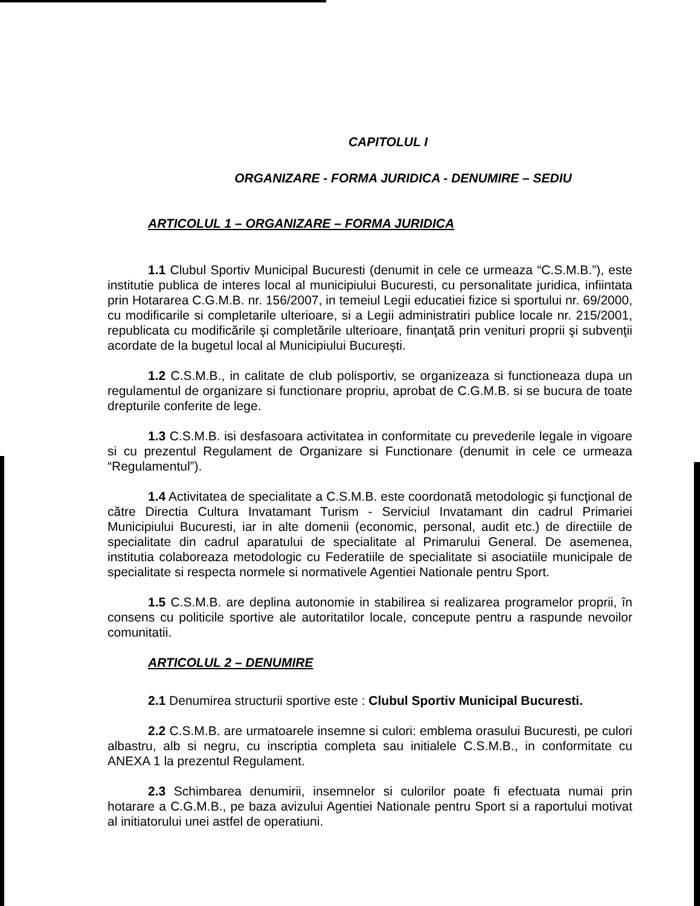CAPITOLUL I
ORGANIZARE - FORMA JURIDICA - DENUMIRE – SEDIU
ARTICOLUL 1 – ORGANIZARE – FORMA JURIDICA
1.1 Clubul Sportiv Municipal Bucuresti (denumit in cele ce urmeaza “C.S.M.B.”), este institutie publica de interes local al municipiului Bucuresti, cu personalitate juridica, infiintata prin Hotararea C.G.M.B. nr. 156/2007, in temeiul Legii educatiei fizice si sportului nr. 69/2000, cu modificarile si completarile ulterioare, si a Legii administratiri publice locale nr. 215/2001, republicata cu modificările şi completările ulterioare, finanţată prin venituri proprii şi subvenţii acordate de la bugetul local al Municipiului Bucureşti.
1.2 C.S.M.B., in calitate de club polisportiv, se organizeaza si functioneaza dupa un regulamentul de organizare si functionare propriu, aprobat de C.G.M.B. si se bucura de toate drepturile conferite de lege.
1.3 C.S.M.B. isi desfasoara activitatea in conformitate cu prevederile legale in vigoare si cu prezentul Regulament de Organizare si Functionare (denumit in cele ce urmeaza “Regulamentul”).
1.4 Activitatea de specialitate a C.S.M.B. este coordonată metodologic şi funcţional de către Directia Cultura Invatamant Turism - Serviciul Invatamant din cadrul Primariei Municipiului Bucuresti, iar in alte domenii (economic, personal, audit etc.) de directiile de specialitate din cadrul aparatului de specialitate al Primarului General. De asemenea, institutia colaboreaza metodologic cu Federatiile de specialitate si asociatiile municipale de specialitate si respecta normele si normativele Agentiei Nationale pentru Sport.
1.5 C.S.M.B. are deplina autonomie in stabilirea si realizarea programelor proprii, în consens cu politicile sportive ale autoritatilor locale, concepute pentru a raspunde nevoilor comunitatii.
ARTICOLUL 2 – DENUMIRE
2.1 Denumirea structurii sportive este : Clubul Sportiv Municipal Bucuresti.
2.2 C.S.M.B. are urmatoarele insemne si culori: emblema orasului Bucuresti, pe culori albastru, alb si negru, cu inscriptia completa sau initialele C.S.M.B., in conformitate cu ANEXA 1 la prezentul Regulament.
2.3 Schimbarea denumirii, insemnelor si culorilor poate fi efectuata numai prin hotarare a C.G.M.B., pe baza avizului Agentiei Nationale pentru Sport si a raportului motivat al initiatorului unei astfel de operatiuni.